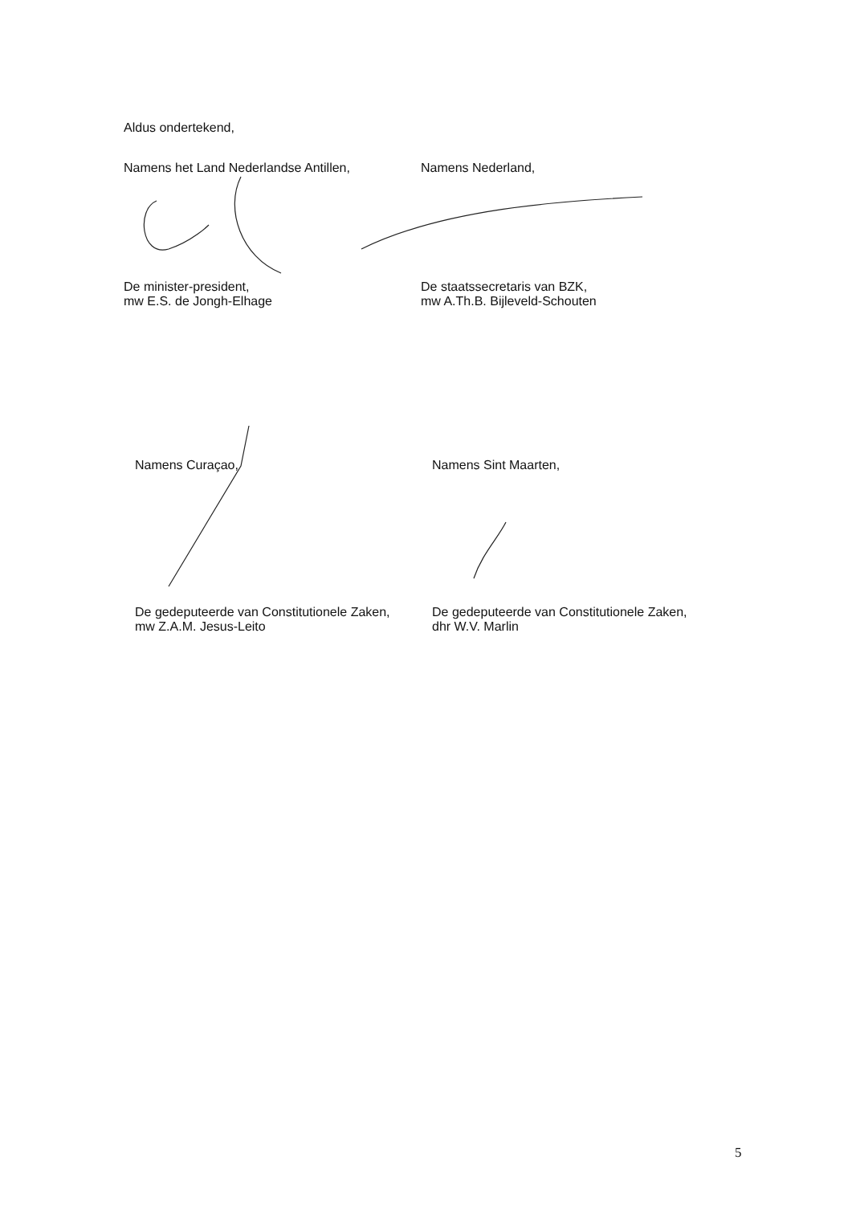Aldus ondertekend,
Namens het Land Nederlandse Antillen,
De minister-president,
mw E.S. de Jongh-Elhage
Namens Nederland,
De staatssecretaris van BZK,
mw A.Th.B. Bijleveld-Schouten
Namens Curaçao,
De gedeputeerde van Constitutionele Zaken,
mw Z.A.M. Jesus-Leito
Namens Sint Maarten,
De gedeputeerde van Constitutionele Zaken,
dhr W.V. Marlin
5